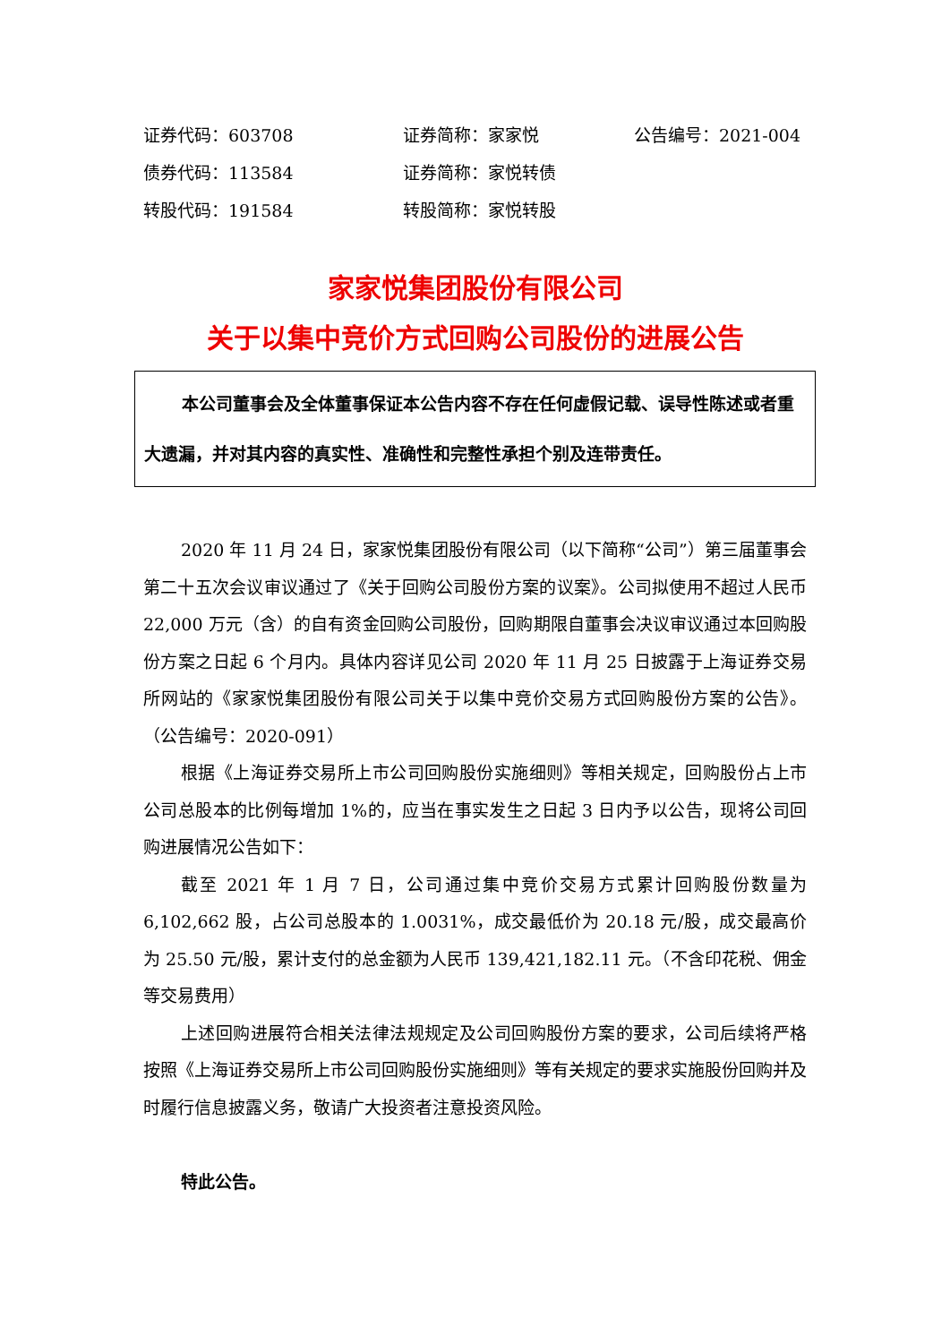证券代码：603708
证券简称：家家悦
公告编号：2021-004
债券代码：113584
证券简称：家悦转债
转股代码：191584
转股简称：家悦转股
家家悦集团股份有限公司
关于以集中竞价方式回购公司股份的进展公告
本公司董事会及全体董事保证本公告内容不存在任何虚假记载、误导性陈述或者重大遗漏，并对其内容的真实性、准确性和完整性承担个别及连带责任。
2020 年 11 月 24 日，家家悦集团股份有限公司（以下简称“公司”）第三届董事会第二十五次会议审议通过了《关于回购公司股份方案的议案》。公司拟使用不超过人民币 22,000 万元（含）的自有资金回购公司股份，回购期限自董事会决议审议通过本回购股份方案之日起 6 个月内。具体内容详见公司 2020 年 11 月 25 日披露于上海证券交易所网站的《家家悦集团股份有限公司关于以集中竞价交易方式回购股份方案的公告》。（公告编号：2020-091）
根据《上海证券交易所上市公司回购股份实施细则》等相关规定，回购股份占上市公司总股本的比例每增加 1%的，应当在事实发生之日起 3 日内予以公告，现将公司回购进展情况公告如下：
截至 2021 年 1 月 7 日，公司通过集中竞价交易方式累计回购股份数量为 6,102,662 股，占公司总股本的 1.0031%，成交最低价为 20.18 元/股，成交最高价为 25.50 元/股，累计支付的总金额为人民币 139,421,182.11 元。（不含印花税、佣金等交易费用）
上述回购进展符合相关法律法规规定及公司回购股份方案的要求，公司后续将严格按照《上海证券交易所上市公司回购股份实施细则》等有关规定的要求实施股份回购并及时履行信息披露义务，敬请广大投资者注意投资风险。
特此公告。